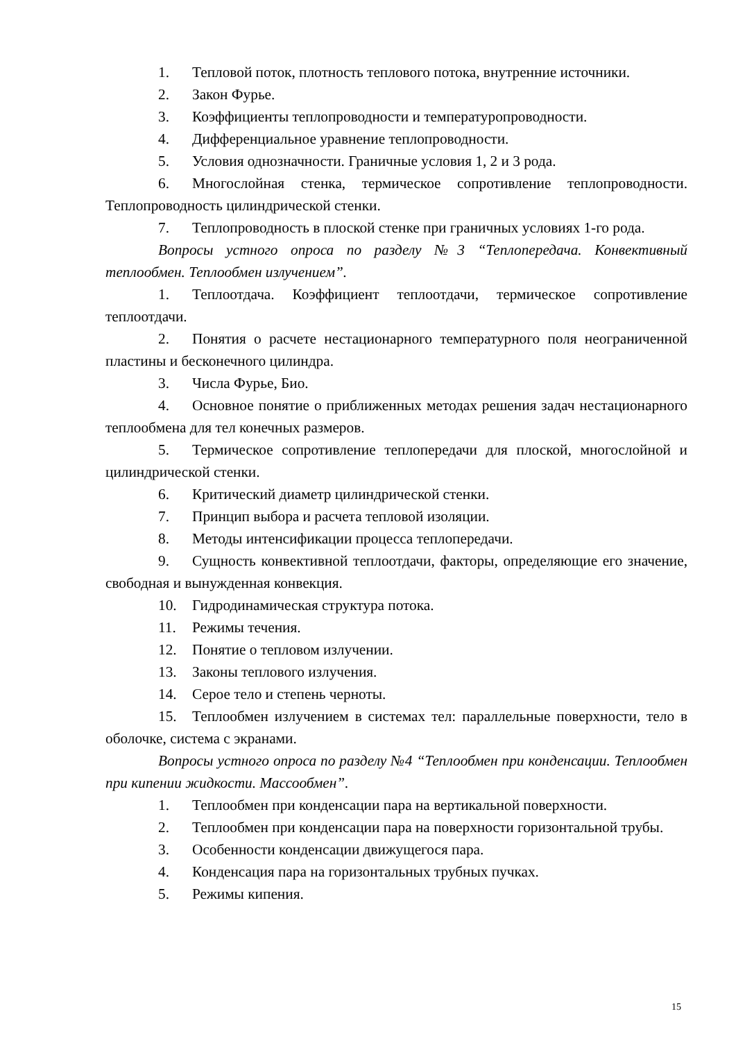1. Тепловой поток, плотность теплового потока, внутренние источники.
2. Закон Фурье.
3. Коэффициенты теплопроводности и температуропроводности.
4. Дифференциальное уравнение теплопроводности.
5. Условия однозначности. Граничные условия 1, 2 и 3 рода.
6. Многослойная стенка, термическое сопротивление теплопроводности. Теплопроводность цилиндрической стенки.
7. Теплопроводность в плоской стенке при граничных условиях 1-го рода.
Вопросы устного опроса по разделу №3 “Теплопередача. Конвективный теплообмен. Теплообмен излучением”.
1. Теплоотдача. Коэффициент теплоотдачи, термическое сопротивление теплоотдачи.
2. Понятия о расчете нестационарного температурного поля неограниченной пластины и бесконечного цилиндра.
3. Числа Фурье, Био.
4. Основное понятие о приближенных методах решения задач нестационарного теплообмена для тел конечных размеров.
5. Термическое сопротивление теплопередачи для плоской, многослойной и цилиндрической стенки.
6. Критический диаметр цилиндрической стенки.
7. Принцип выбора и расчета тепловой изоляции.
8. Методы интенсификации процесса теплопередачи.
9. Сущность конвективной теплоотдачи, факторы, определяющие его значение, свободная и вынужденная конвекция.
10. Гидродинамическая структура потока.
11. Режимы течения.
12. Понятие о тепловом излучении.
13. Законы теплового излучения.
14. Серое тело и степень черноты.
15. Теплообмен излучением в системах тел: параллельные поверхности, тело в оболочке, система с экранами.
Вопросы устного опроса по разделу №4 “Теплообмен при конденсации. Теплообмен при кипении жидкости. Массообмен”.
1. Теплообмен при конденсации пара на вертикальной поверхности.
2. Теплообмен при конденсации пара на поверхности горизонтальной трубы.
3. Особенности конденсации движущегося пара.
4. Конденсация пара на горизонтальных трубных пучках.
5. Режимы кипения.
15